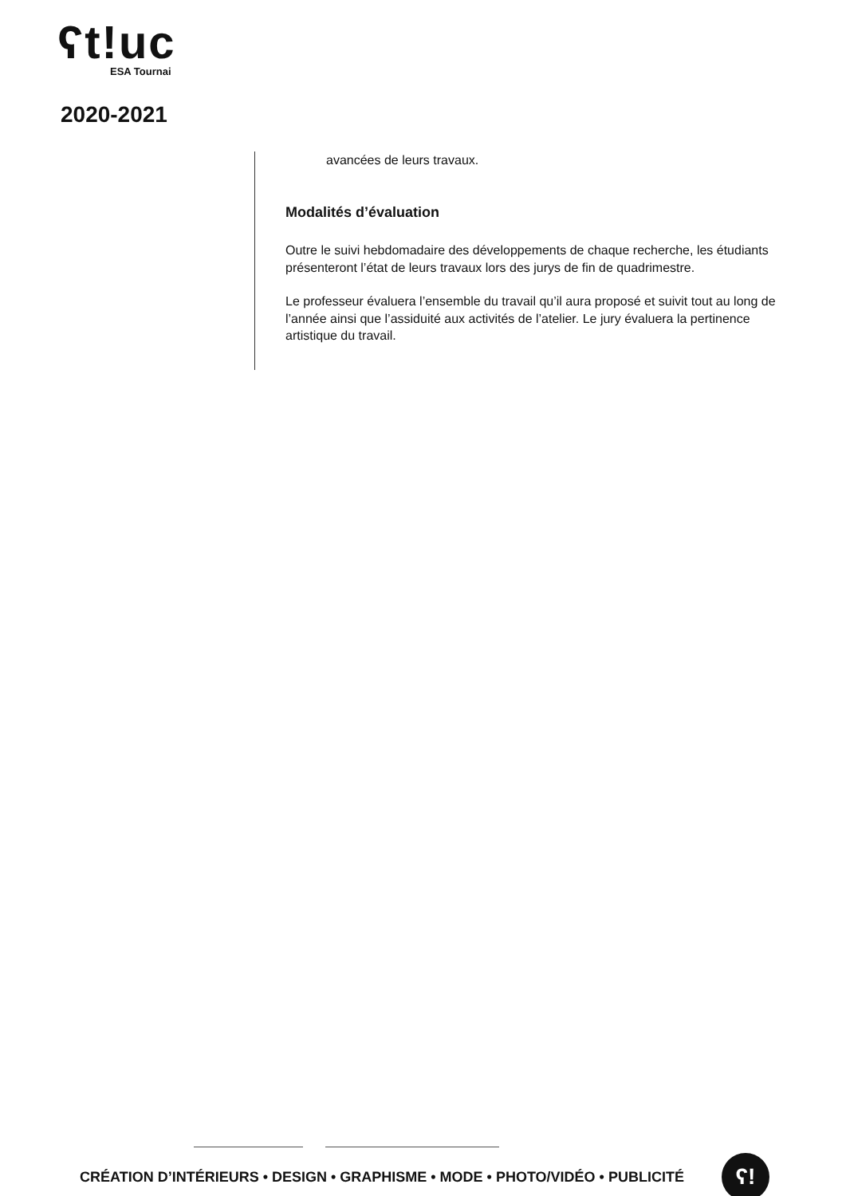ʕt!uc
ESA Tournai
2020-2021
avancées de leurs travaux.
Modalités d’évaluation
Outre le suivi hebdomadaire des développements de chaque recherche, les étudiants présenteront l’état de leurs travaux lors des jurys de fin de quadrimestre.
Le professeur évaluera l’ensemble du travail qu’il aura proposé et suivit tout au long de l’année ainsi que l’assiduité aux activités de l’atelier. Le jury évaluera la pertinence artistique du travail.
CRÉATION D’INTÉRIEURS • DESIGN • GRAPHISME • MODE • PHOTO/VIDÉO • PUBLICITÉ
ʕ!